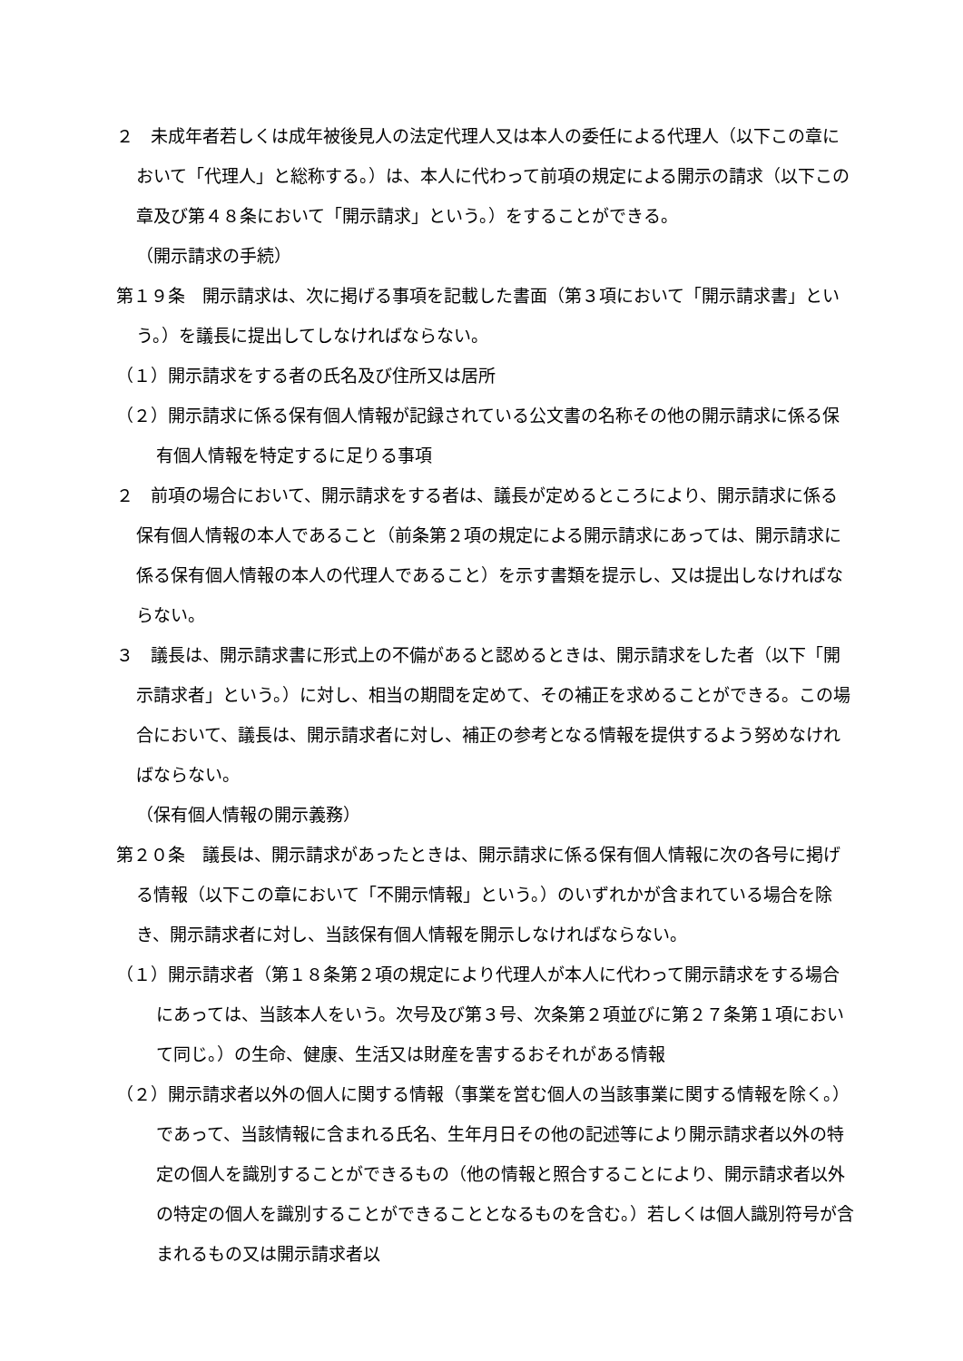２　未成年者若しくは成年被後見人の法定代理人又は本人の委任による代理人（以下この章において「代理人」と総称する。）は、本人に代わって前項の規定による開示の請求（以下この章及び第４８条において「開示請求」という。）をすることができる。
（開示請求の手続）
第１９条　開示請求は、次に掲げる事項を記載した書面（第３項において「開示請求書」という。）を議長に提出してしなければならない。
（１）開示請求をする者の氏名及び住所又は居所
（２）開示請求に係る保有個人情報が記録されている公文書の名称その他の開示請求に係る保有個人情報を特定するに足りる事項
２　前項の場合において、開示請求をする者は、議長が定めるところにより、開示請求に係る保有個人情報の本人であること（前条第２項の規定による開示請求にあっては、開示請求に係る保有個人情報の本人の代理人であること）を示す書類を提示し、又は提出しなければならない。
３　議長は、開示請求書に形式上の不備があると認めるときは、開示請求をした者（以下「開示請求者」という。）に対し、相当の期間を定めて、その補正を求めることができる。この場合において、議長は、開示請求者に対し、補正の参考となる情報を提供するよう努めなければならない。
（保有個人情報の開示義務）
第２０条　議長は、開示請求があったときは、開示請求に係る保有個人情報に次の各号に掲げる情報（以下この章において「不開示情報」という。）のいずれかが含まれている場合を除き、開示請求者に対し、当該保有個人情報を開示しなければならない。
（１）開示請求者（第１８条第２項の規定により代理人が本人に代わって開示請求をする場合にあっては、当該本人をいう。次号及び第３号、次条第２項並びに第２７条第１項において同じ。）の生命、健康、生活又は財産を害するおそれがある情報
（２）開示請求者以外の個人に関する情報（事業を営む個人の当該事業に関する情報を除く。）であって、当該情報に含まれる氏名、生年月日その他の記述等により開示請求者以外の特定の個人を識別することができるもの（他の情報と照合することにより、開示請求者以外の特定の個人を識別することができることとなるものを含む。）若しくは個人識別符号が含まれるもの又は開示請求者以